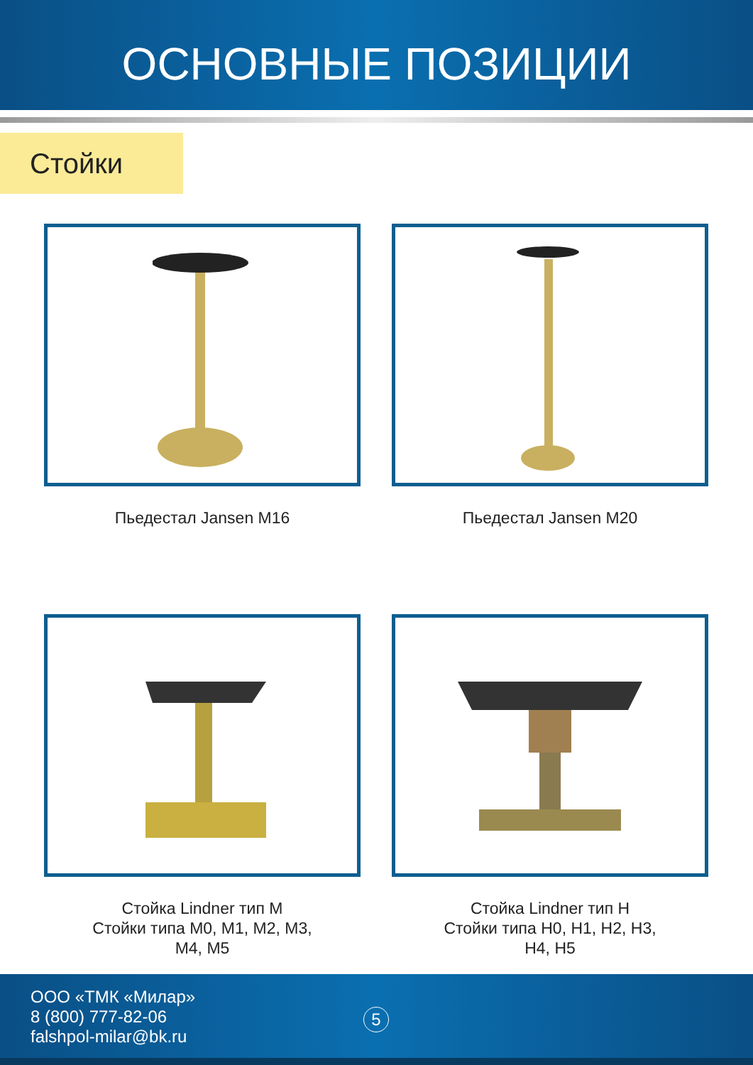ОСНОВНЫЕ ПОЗИЦИИ
Стойки
Пьедестал Jansen M16
Пьедестал Jansen M20
Стойка Lindner тип M
Стойки типа M0, M1, M2, M3,
M4, M5
Стойка Lindner тип H
Стойки типа H0, H1, H2, H3,
H4, H5
ООО «ТМК «Милар»
8 (800) 777-82-06
falshpol-milar@bk.ru
5